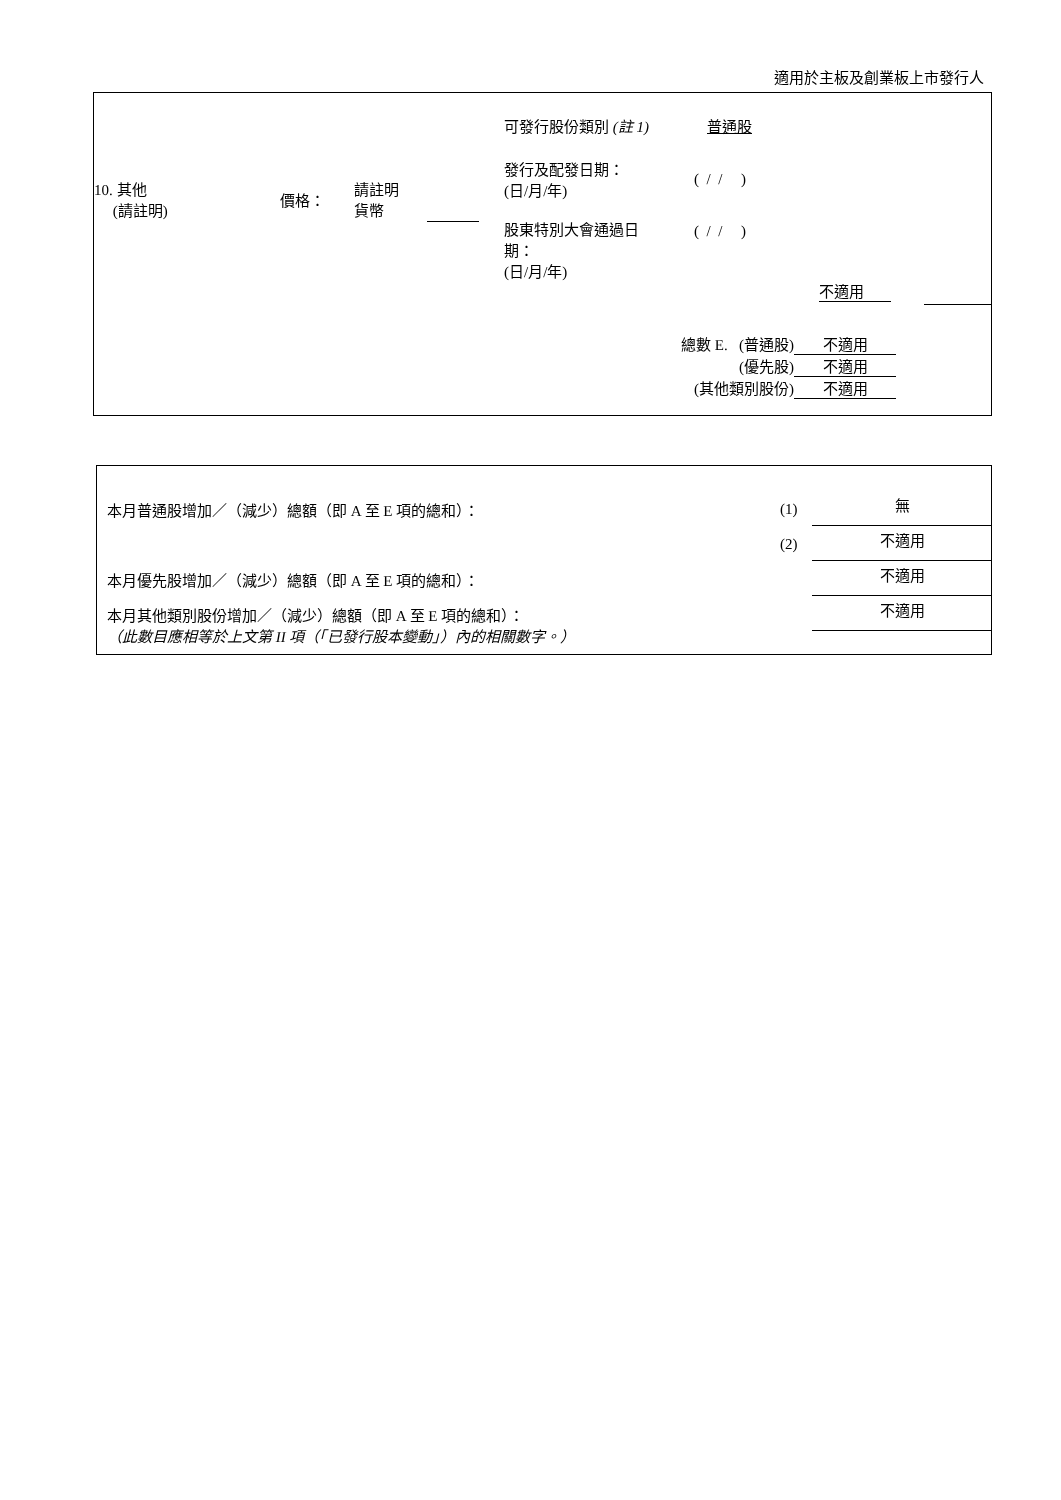適用於主板及創業板上市發行人
可發行股份類別 (註 1) 普通股
10. 其他
(請註明)
價格：
請註明
貨幣
發行及配發日期：
(日/月/年)
( / / )
股東特別大會通過日
期：
(日/月/年)
( / / )
不適用
總數 E. (普通股) 不適用
(優先股) 不適用
(其他類別股份) 不適用
本月普通股增加／（減少）總額（即 A 至 E 項的總和）：
(1) 無
(2) 不適用
本月優先股增加／（減少）總額（即 A 至 E 項的總和）：
不適用
本月其他類別股份增加／（減少）總額（即 A 至 E 項的總和）：
（此數目應相等於上文第 II 項（「已發行股本變動」）內的相關數字。）
不適用